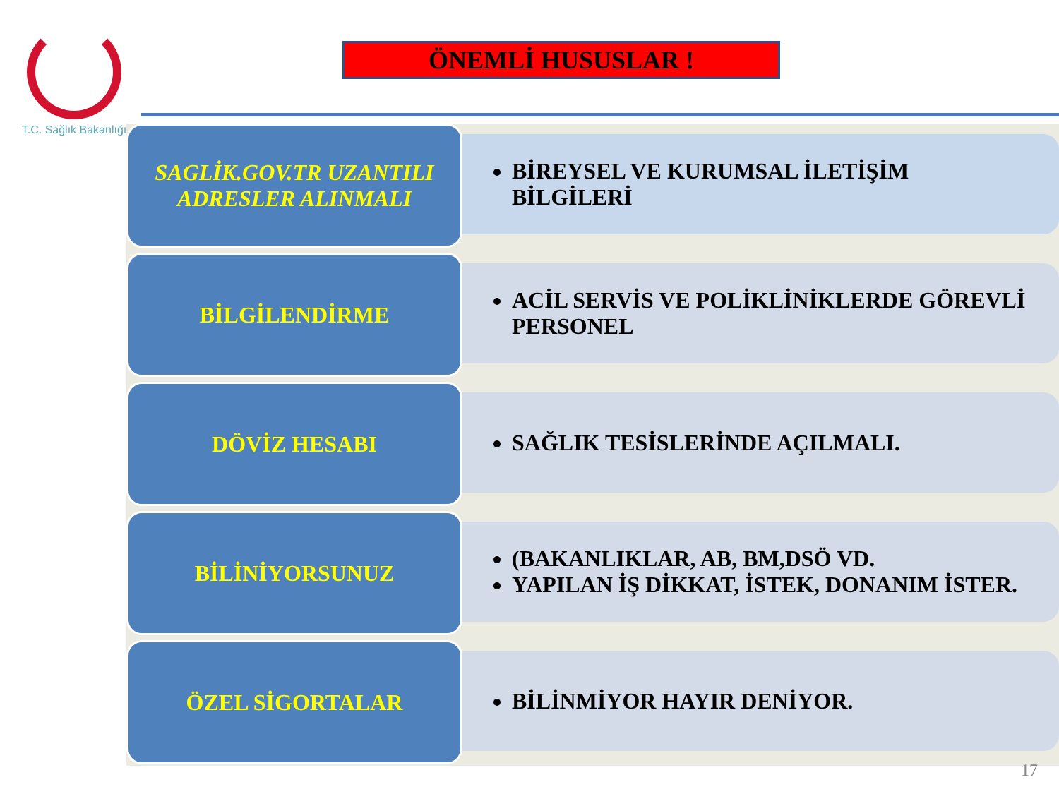T.C. Sağlık Bakanlığı
ÖNEMLİ HUSUSLAR !
SAGLİK.GOV.TR UZANTILI ADRESLER ALINMALI
BİREYSEL VE KURUMSAL İLETİŞİM BİLGİLERİ
BİLGİLENDİRME
ACİL SERVİS VE POLİKLİNİKLERDE GÖREVLİ PERSONEL
DÖVİZ HESABI
SAĞLIK TESİSLERİNDE AÇILMALI.
BİLİNİYORSUNUZ
(BAKANLIKLAR, AB, BM,DSÖ VD.
YAPILAN İŞ DİKKAT, İSTEK, DONANIM İSTER.
ÖZEL SİGORTALAR
BİLİNMİYOR HAYIR DENİYOR.
17